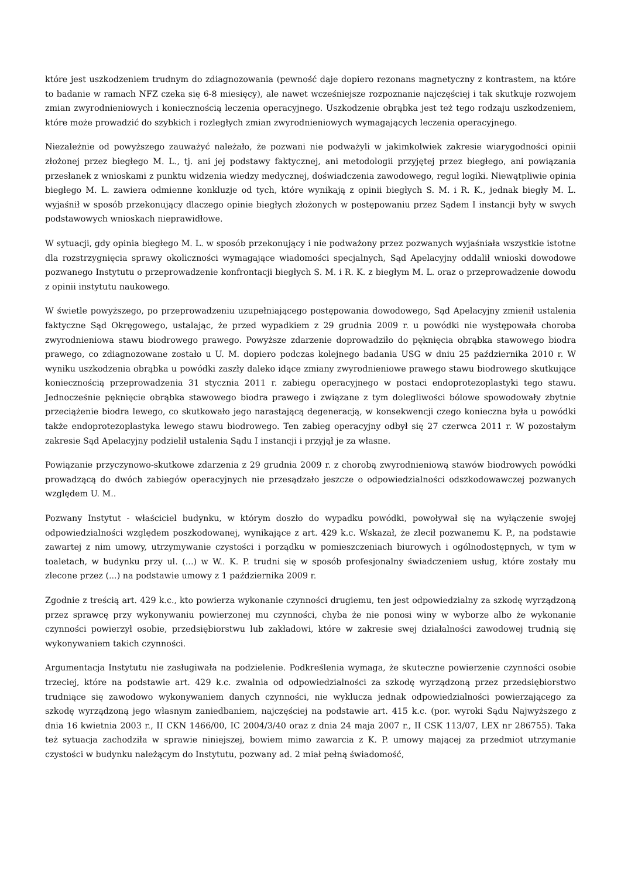które jest uszkodzeniem trudnym do zdiagnozowania (pewność daje dopiero rezonans magnetyczny z kontrastem, na które to badanie w ramach NFZ czeka się 6-8 miesięcy), ale nawet wcześniejsze rozpoznanie najczęściej i tak skutkuje rozwojem zmian zwyrodnieniowych i koniecznością leczenia operacyjnego. Uszkodzenie obrąbka jest też tego rodzaju uszkodzeniem, które może prowadzić do szybkich i rozległych zmian zwyrodnieniowych wymagających leczenia operacyjnego.
Niezależnie od powyższego zauważyć należało, że pozwani nie podważyli w jakimkolwiek zakresie wiarygodności opinii złożonej przez biegłego M. L., tj. ani jej podstawy faktycznej, ani metodologii przyjętej przez biegłego, ani powiązania przesłanek z wnioskami z punktu widzenia wiedzy medycznej, doświadczenia zawodowego, reguł logiki. Niewątpliwie opinia biegłego M. L. zawiera odmienne konkluzje od tych, które wynikają z opinii biegłych S. M. i R. K., jednak biegły M. L. wyjaśnił w sposób przekonujący dlaczego opinie biegłych złożonych w postępowaniu przez Sądem I instancji były w swych podstawowych wnioskach nieprawidłowe.
W sytuacji, gdy opinia biegłego M. L. w sposób przekonujący i nie podważony przez pozwanych wyjaśniała wszystkie istotne dla rozstrzygnięcia sprawy okoliczności wymagające wiadomości specjalnych, Sąd Apelacyjny oddalił wnioski dowodowe pozwanego Instytutu o przeprowadzenie konfrontacji biegłych S. M. i R. K. z biegłym M. L. oraz o przeprowadzenie dowodu z opinii instytutu naukowego.
W świetle powyższego, po przeprowadzeniu uzupełniającego postępowania dowodowego, Sąd Apelacyjny zmienił ustalenia faktyczne Sąd Okręgowego, ustalając, że przed wypadkiem z 29 grudnia 2009 r. u powódki nie występowała choroba zwyrodnieniowa stawu biodrowego prawego. Powyższe zdarzenie doprowadziło do pęknięcia obrąbka stawowego biodra prawego, co zdiagnozowane zostało u U. M. dopiero podczas kolejnego badania USG w dniu 25 października 2010 r. W wyniku uszkodzenia obrąbka u powódki zaszły daleko idące zmiany zwyrodnieniowe prawego stawu biodrowego skutkujące koniecznością przeprowadzenia 31 stycznia 2011 r. zabiegu operacyjnego w postaci endoprotezoplastyki tego stawu. Jednocześnie pęknięcie obrąbka stawowego biodra prawego i związane z tym dolegliwości bólowe spowodowały zbytnie przeciążenie biodra lewego, co skutkowało jego narastającą degeneracją, w konsekwencji czego konieczna była u powódki także endoprotezoplastyka lewego stawu biodrowego. Ten zabieg operacyjny odbył się 27 czerwca 2011 r. W pozostałym zakresie Sąd Apelacyjny podzielił ustalenia Sądu I instancji i przyjął je za własne.
Powiązanie przyczynowo-skutkowe zdarzenia z 29 grudnia 2009 r. z chorobą zwyrodnieniową stawów biodrowych powódki prowadzącą do dwóch zabiegów operacyjnych nie przesądzało jeszcze o odpowiedzialności odszkodowawczej pozwanych względem U. M..
Pozwany Instytut - właściciel budynku, w którym doszło do wypadku powódki, powoływał się na wyłączenie swojej odpowiedzialności względem poszkodowanej, wynikające z art. 429 k.c. Wskazał, że zlecił pozwanemu K. P., na podstawie zawartej z nim umowy, utrzymywanie czystości i porządku w pomieszczeniach biurowych i ogólnodostępnych, w tym w toaletach, w budynku przy ul. (...) w W.. K. P. trudni się w sposób profesjonalny świadczeniem usług, które zostały mu zlecone przez (...) na podstawie umowy z 1 października 2009 r.
Zgodnie z treścią art. 429 k.c., kto powierza wykonanie czynności drugiemu, ten jest odpowiedzialny za szkodę wyrządzoną przez sprawcę przy wykonywaniu powierzonej mu czynności, chyba że nie ponosi winy w wyborze albo że wykonanie czynności powierzył osobie, przedsiębiorstwu lub zakładowi, które w zakresie swej działalności zawodowej trudnią się wykonywaniem takich czynności.
Argumentacja Instytutu nie zasługiwała na podzielenie. Podkreślenia wymaga, że skuteczne powierzenie czynności osobie trzeciej, które na podstawie art. 429 k.c. zwalnia od odpowiedzialności za szkodę wyrządzoną przez przedsiębiorstwo trudniące się zawodowo wykonywaniem danych czynności, nie wyklucza jednak odpowiedzialności powierzającego za szkodę wyrządzoną jego własnym zaniedbaniem, najczęściej na podstawie art. 415 k.c. (por. wyroki Sądu Najwyższego z dnia 16 kwietnia 2003 r., II CKN 1466/00, IC 2004/3/40 oraz z dnia 24 maja 2007 r., II CSK 113/07, LEX nr 286755). Taka też sytuacja zachodziła w sprawie niniejszej, bowiem mimo zawarcia z K. P. umowy mającej za przedmiot utrzymanie czystości w budynku należącym do Instytutu, pozwany ad. 2 miał pełną świadomość,